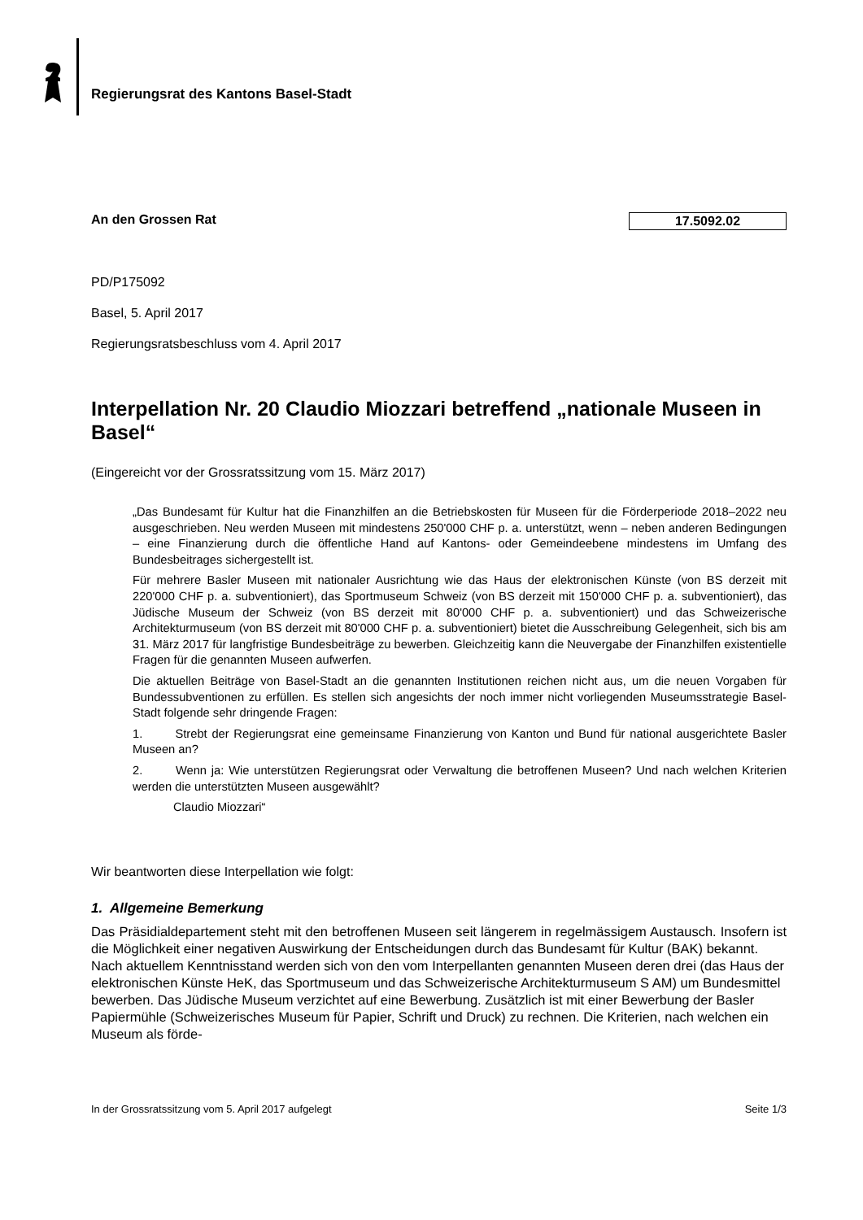Regierungsrat des Kantons Basel-Stadt
An den Grossen Rat 17.5092.02
PD/P175092
Basel, 5. April 2017
Regierungsratsbeschluss vom 4. April 2017
Interpellation Nr. 20 Claudio Miozzari betreffend „nationale Museen in Basel“
(Eingereicht vor der Grossratssitzung vom 15. März 2017)
„Das Bundesamt für Kultur hat die Finanzhilfen an die Betriebskosten für Museen für die Förderperiode 2018–2022 neu ausgeschrieben. Neu werden Museen mit mindestens 250'000 CHF p. a. unterstützt, wenn – neben anderen Bedingungen – eine Finanzierung durch die öffentliche Hand auf Kantons- oder Gemeindeebene mindestens im Umfang des Bundesbeitrages sichergestellt ist.
Für mehrere Basler Museen mit nationaler Ausrichtung wie das Haus der elektronischen Künste (von BS derzeit mit 220'000 CHF p. a. subventioniert), das Sportmuseum Schweiz (von BS derzeit mit 150'000 CHF p. a. subventioniert), das Jüdische Museum der Schweiz (von BS derzeit mit 80'000 CHF p. a. subventioniert) und das Schweizerische Architekturmuseum (von BS derzeit mit 80'000 CHF p. a. subventioniert) bietet die Ausschreibung Gelegenheit, sich bis am 31. März 2017 für langfristige Bundesbeiträge zu bewerben. Gleichzeitig kann die Neuvergabe der Finanzhilfen existentielle Fragen für die genannten Museen aufwerfen.
Die aktuellen Beiträge von Basel-Stadt an die genannten Institutionen reichen nicht aus, um die neuen Vorgaben für Bundessubventionen zu erfüllen. Es stellen sich angesichts der noch immer nicht vorliegenden Museumsstrategie Basel-Stadt folgende sehr dringende Fragen:
1. Strebt der Regierungsrat eine gemeinsame Finanzierung von Kanton und Bund für national ausgerichtete Basler Museen an?
2. Wenn ja: Wie unterstützen Regierungsrat oder Verwaltung die betroffenen Museen? Und nach welchen Kriterien werden die unterstützten Museen ausgewählt?
Claudio Miozzari“
Wir beantworten diese Interpellation wie folgt:
1. Allgemeine Bemerkung
Das Präsidialdepartement steht mit den betroffenen Museen seit längerem in regelmässigem Austausch. Insofern ist die Möglichkeit einer negativen Auswirkung der Entscheidungen durch das Bundesamt für Kultur (BAK) bekannt.
Nach aktuellem Kenntnisstand werden sich von den vom Interpellanten genannten Museen deren drei (das Haus der elektronischen Künste HeK, das Sportmuseum und das Schweizerische Architekturmuseum S AM) um Bundesmittel bewerben. Das Jüdische Museum verzichtet auf eine Bewerbung. Zusätzlich ist mit einer Bewerbung der Basler Papiermühle (Schweizerisches Museum für Papier, Schrift und Druck) zu rechnen. Die Kriterien, nach welchen ein Museum als förde-
In der Grossratssitzung vom 5. April 2017 aufgelegt Seite 1/3